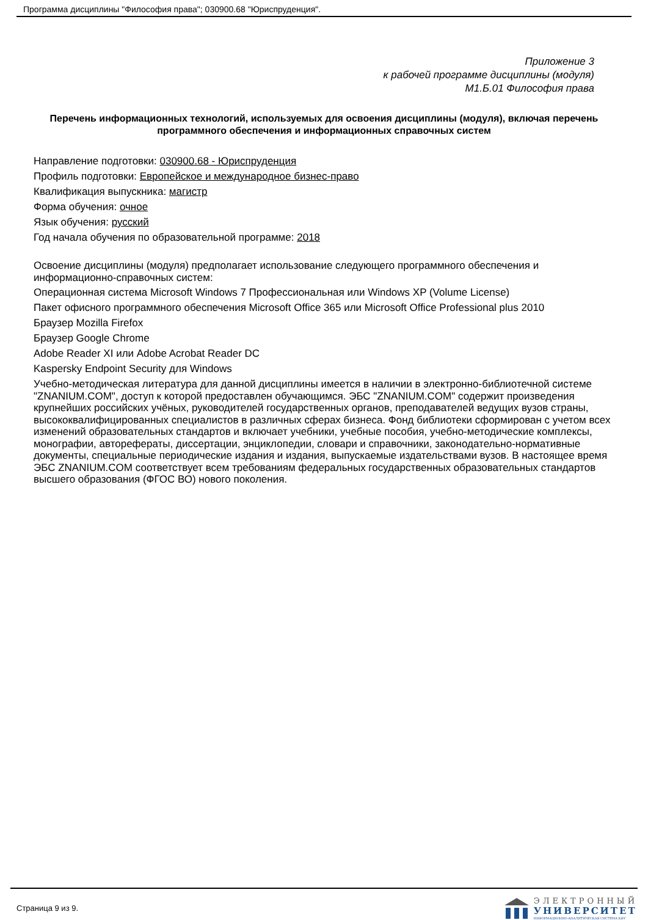Программа дисциплины "Философия права"; 030900.68 "Юриспруденция".
Приложение 3
к рабочей программе дисциплины (модуля)
М1.Б.01 Философия права
Перечень информационных технологий, используемых для освоения дисциплины (модуля), включая перечень программного обеспечения и информационных справочных систем
Направление подготовки: 030900.68 - Юриспруденция
Профиль подготовки: Европейское и международное бизнес-право
Квалификация выпускника: магистр
Форма обучения: очное
Язык обучения: русский
Год начала обучения по образовательной программе: 2018
Освоение дисциплины (модуля) предполагает использование следующего программного обеспечения и информационно-справочных систем:
Операционная система Microsoft Windows 7 Профессиональная или Windows XP (Volume License)
Пакет офисного программного обеспечения Microsoft Office 365 или Microsoft Office Professional plus 2010
Браузер Mozilla Firefox
Браузер Google Chrome
Adobe Reader XI или Adobe Acrobat Reader DC
Kaspersky Endpoint Security для Windows
Учебно-методическая литература для данной дисциплины имеется в наличии в электронно-библиотечной системе "ZNANIUM.COM", доступ к которой предоставлен обучающимся. ЭБС "ZNANIUM.COM" содержит произведения крупнейших российских учёных, руководителей государственных органов, преподавателей ведущих вузов страны, высококвалифицированных специалистов в различных сферах бизнеса. Фонд библиотеки сформирован с учетом всех изменений образовательных стандартов и включает учебники, учебные пособия, учебно-методические комплексы, монографии, авторефераты, диссертации, энциклопедии, словари и справочники, законодательно-нормативные документы, специальные периодические издания и издания, выпускаемые издательствами вузов. В настоящее время ЭБС ZNANIUM.COM соответствует всем требованиям федеральных государственных образовательных стандартов высшего образования (ФГОС ВО) нового поколения.
Страница 9 из 9.
ЭЛЕКТРОННЫЙ
УНИВЕРСИТЕТ
ИНФОРМАЦИОННО-АНАЛИТИЧЕСКАЯ СИСТЕМА КФУ